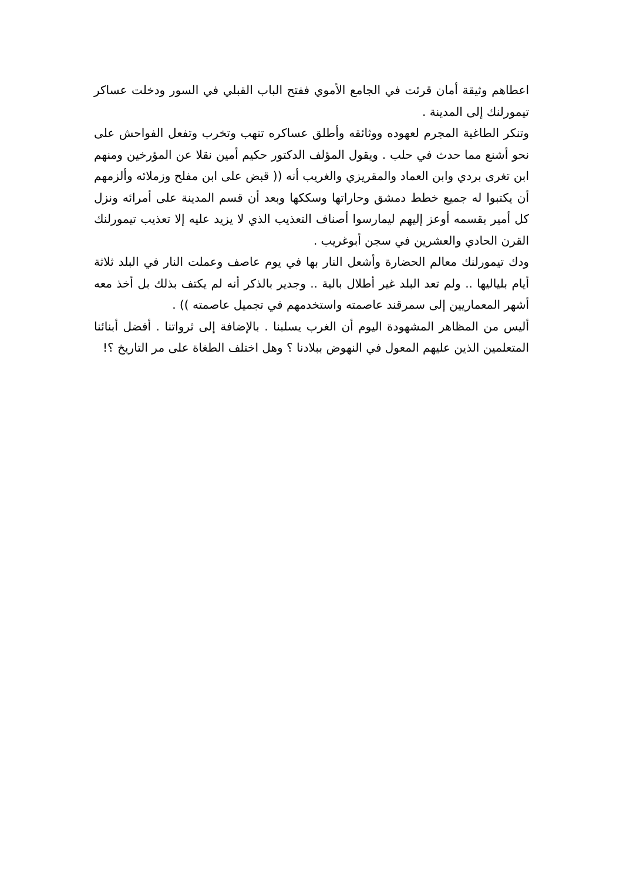اعطاهم وثيقة أمان قرئت في الجامع الأموي ففتح الباب القبلي في السور ودخلت عساكر تيمورلنك إلى المدينة .
وتنكر الطاغية المجرم لعهوده ووثائقه وأطلق عساكره تنهب وتخرب وتفعل الفواحش على نحو أشنع مما حدث في حلب . ويقول المؤلف الدكتور حكيم أمين نقلا عن المؤرخين ومنهم ابن تغرى بردي وابن العماد والمقريزي والغريب أنه (( قبض على ابن مفلح وزملائه وألزمهم أن يكتبوا له جميع خطط دمشق وحاراتها وسككها وبعد أن قسم المدينة على أمرائه ونزل كل أمير بقسمه أوعز إليهم ليمارسوا أصناف التعذيب الذي لا يزيد عليه إلا تعذيب تيمورلنك القرن الحادي والعشرين في سجن أبوغريب .
ودك تيمورلنك معالم الحضارة وأشعل النار بها في يوم عاصف وعملت النار في البلد ثلاثة أيام بلياليها .. ولم تعد البلد غير أطلال بالية .. وجدير بالذكر أنه لم يكتف بذلك بل أخذ معه أشهر المعماريين إلى سمرقند عاصمته واستخدمهم في تجميل عاصمته )) .
أليس من المظاهر المشهودة اليوم أن الغرب يسلبنا . بالإضافة إلى ثرواتنا . أفضل أبنائنا المتعلمين الذين عليهم المعول في النهوض ببلادنا ؟ وهل اختلف الطغاة على مر التاريخ ؟!